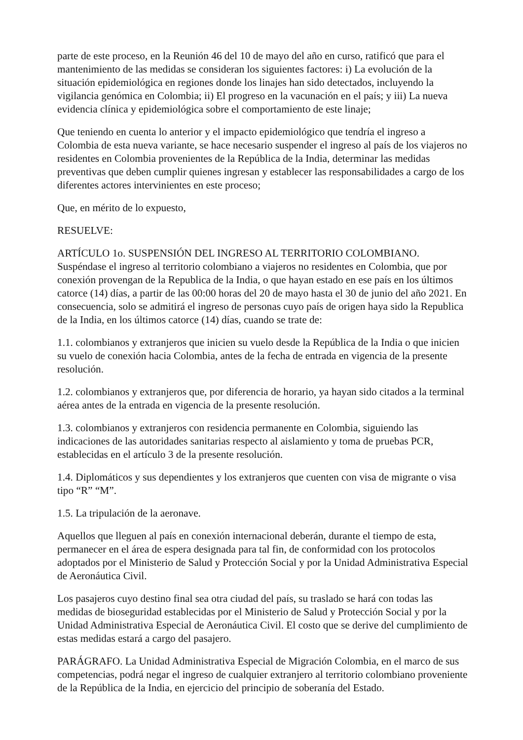parte de este proceso, en la Reunión 46 del 10 de mayo del año en curso, ratificó que para el mantenimiento de las medidas se consideran los siguientes factores: i) La evolución de la situación epidemiológica en regiones donde los linajes han sido detectados, incluyendo la vigilancia genómica en Colombia; ii) El progreso en la vacunación en el país; y iii) La nueva evidencia clínica y epidemiológica sobre el comportamiento de este linaje;
Que teniendo en cuenta lo anterior y el impacto epidemiológico que tendría el ingreso a Colombia de esta nueva variante, se hace necesario suspender el ingreso al país de los viajeros no residentes en Colombia provenientes de la República de la India, determinar las medidas preventivas que deben cumplir quienes ingresan y establecer las responsabilidades a cargo de los diferentes actores intervinientes en este proceso;
Que, en mérito de lo expuesto,
RESUELVE:
ARTÍCULO 1o. SUSPENSIÓN DEL INGRESO AL TERRITORIO COLOMBIANO. Suspéndase el ingreso al territorio colombiano a viajeros no residentes en Colombia, que por conexión provengan de la Republica de la India, o que hayan estado en ese país en los últimos catorce (14) días, a partir de las 00:00 horas del 20 de mayo hasta el 30 de junio del año 2021. En consecuencia, solo se admitirá el ingreso de personas cuyo país de origen haya sido la Republica de la India, en los últimos catorce (14) días, cuando se trate de:
1.1. colombianos y extranjeros que inicien su vuelo desde la República de la India o que inicien su vuelo de conexión hacia Colombia, antes de la fecha de entrada en vigencia de la presente resolución.
1.2. colombianos y extranjeros que, por diferencia de horario, ya hayan sido citados a la terminal aérea antes de la entrada en vigencia de la presente resolución.
1.3. colombianos y extranjeros con residencia permanente en Colombia, siguiendo las indicaciones de las autoridades sanitarias respecto al aislamiento y toma de pruebas PCR, establecidas en el artículo 3 de la presente resolución.
1.4. Diplomáticos y sus dependientes y los extranjeros que cuenten con visa de migrante o visa tipo “R” “M”.
1.5. La tripulación de la aeronave.
Aquellos que lleguen al país en conexión internacional deberán, durante el tiempo de esta, permanecer en el área de espera designada para tal fin, de conformidad con los protocolos adoptados por el Ministerio de Salud y Protección Social y por la Unidad Administrativa Especial de Aeronáutica Civil.
Los pasajeros cuyo destino final sea otra ciudad del país, su traslado se hará con todas las medidas de bioseguridad establecidas por el Ministerio de Salud y Protección Social y por la Unidad Administrativa Especial de Aeronáutica Civil. El costo que se derive del cumplimiento de estas medidas estará a cargo del pasajero.
PARÁGRAFO. La Unidad Administrativa Especial de Migración Colombia, en el marco de sus competencias, podrá negar el ingreso de cualquier extranjero al territorio colombiano proveniente de la República de la India, en ejercicio del principio de soberanía del Estado.